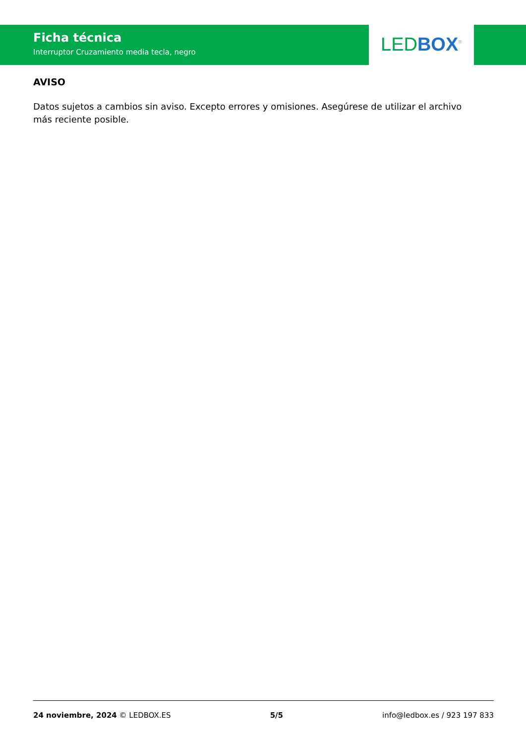Ficha técnica
Interruptor Cruzamiento media tecla, negro
LED BOX<sup>®</sup>
AVISO
Datos sujetos a cambios sin aviso. Excepto errores y omisiones. Asegúrese de utilizar el archivo más reciente posible.
24 noviembre, 2024 © LEDBOX.ES 5/5 info@ledbox.es / 923 197 833